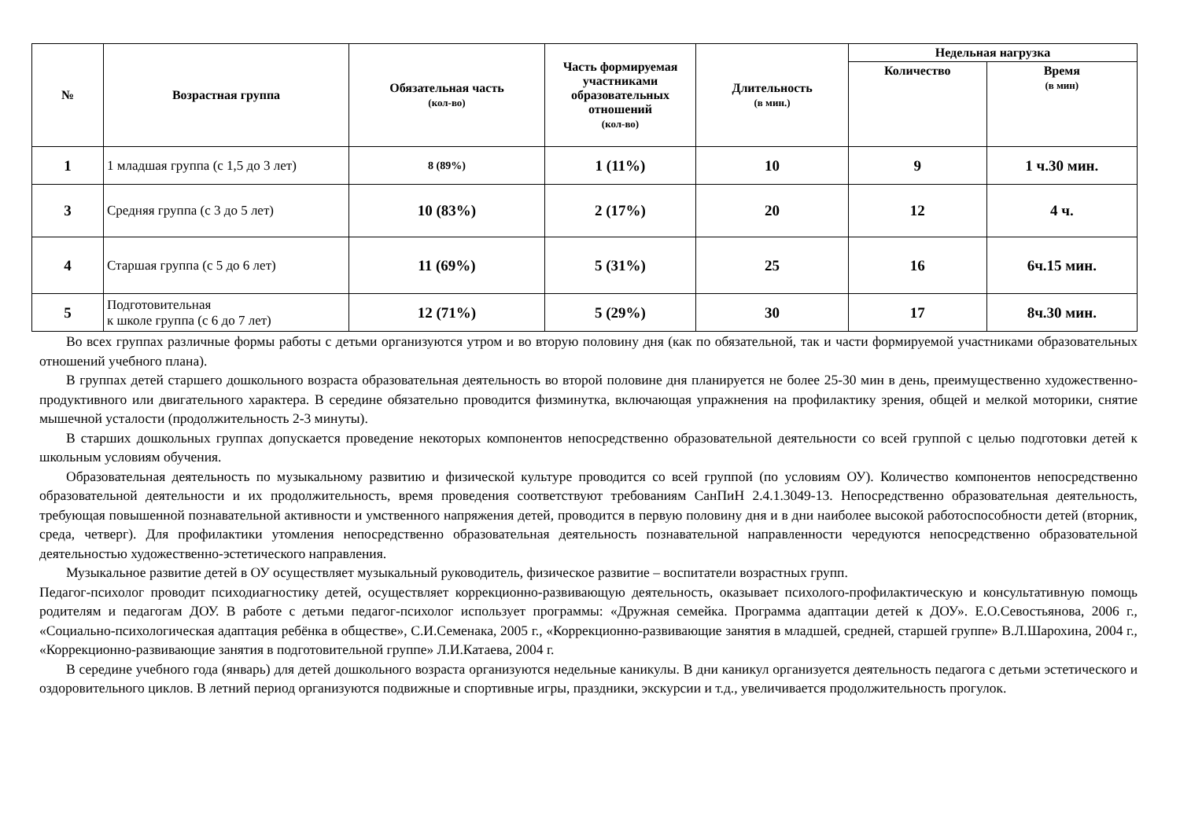| № | Возрастная группа | Обязательная часть (кол-во) | Часть формируемая участниками образовательных отношений (кол-во) | Длительность (в мин.) | Недельная нагрузка | |
| --- | --- | --- | --- | --- | --- | --- |
| | | | | | Количество | Время (в мин) |
| 1 | 1 младшая группа (с 1,5 до 3 лет) | 8 (89%) | 1 (11%) | 10 | 9 | 1 ч.30 мин. |
| 3 | Средняя группа (с 3 до 5 лет) | 10 (83%) | 2 (17%) | 20 | 12 | 4 ч. |
| 4 | Старшая группа (с 5 до 6 лет) | 11 (69%) | 5 (31%) | 25 | 16 | 6ч.15 мин. |
| 5 | Подготовительная к школе группа (с 6 до 7 лет) | 12 (71%) | 5 (29%) | 30 | 17 | 8ч.30 мин. |
Во всех группах различные формы работы с детьми организуются утром и во вторую половину дня (как по обязательной, так и части формируемой участниками образовательных отношений учебного плана).
В группах детей старшего дошкольного возраста образовательная деятельность во второй половине дня планируется не более 25-30 мин в день, преимущественно художественно-продуктивного или двигательного характера. В середине обязательно проводится физминутка, включающая упражнения на профилактику зрения, общей и мелкой моторики, снятие мышечной усталости (продолжительность 2-3 минуты).
В старших дошкольных группах допускается проведение некоторых компонентов непосредственно образовательной деятельности со всей группой с целью подготовки детей к школьным условиям обучения.
Образовательная деятельность по музыкальному развитию и физической культуре проводится со всей группой (по условиям ОУ). Количество компонентов непосредственно образовательной деятельности и их продолжительность, время проведения соответствуют требованиям СанПиН 2.4.1.3049-13. Непосредственно образовательная деятельность, требующая повышенной познавательной активности и умственного напряжения детей, проводится в первую половину дня и в дни наиболее высокой работоспособности детей (вторник, среда, четверг). Для профилактики утомления непосредственно образовательная деятельность познавательной направленности чередуются непосредственно образовательной деятельностью художественно-эстетического направления.
Музыкальное развитие детей в ОУ осуществляет музыкальный руководитель, физическое развитие – воспитатели возрастных групп.
Педагог-психолог проводит психодиагностику детей, осуществляет коррекционно-развивающую деятельность, оказывает психолого-профилактическую и консультативную помощь родителям и педагогам ДОУ. В работе с детьми педагог-психолог использует программы: «Дружная семейка. Программа адаптации детей к ДОУ». Е.О.Севостьянова, 2006 г., «Социально-психологическая адаптация ребёнка в обществе», С.И.Семенака, 2005 г., «Коррекционно-развивающие занятия в младшей, средней, старшей группе» В.Л.Шарохина, 2004 г., «Коррекционно-развивающие занятия в подготовительной группе» Л.И.Катаева, 2004 г.
В середине учебного года (январь) для детей дошкольного возраста организуются недельные каникулы. В дни каникул организуется деятельность педагога с детьми эстетического и оздоровительного циклов. В летний период организуются подвижные и спортивные игры, праздники, экскурсии и т.д., увеличивается продолжительность прогулок.